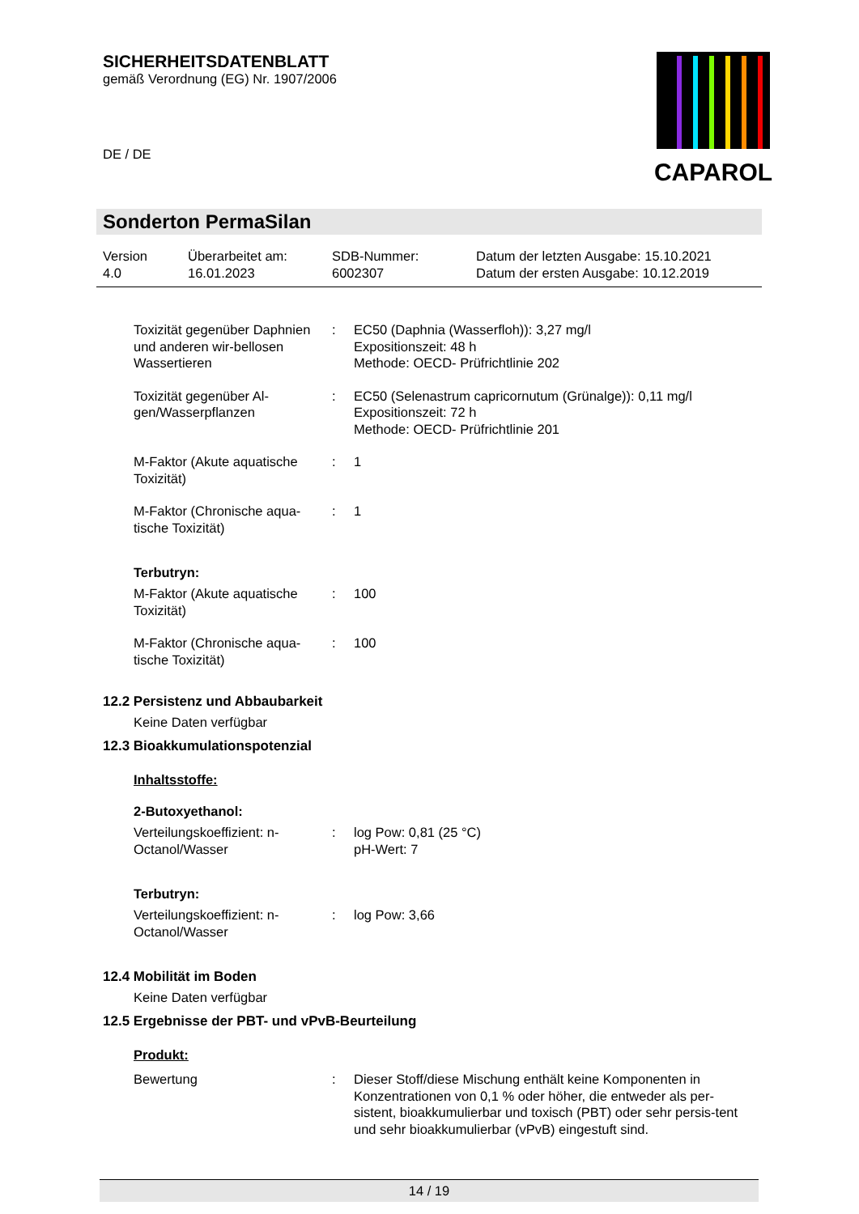SICHERHEITSDATENBLATT
gemäß Verordnung (EG) Nr. 1907/2006
DE / DE
CAPAROL
Sonderton PermaSilan
Version
4.0
Überarbeitet am:
16.01.2023
SDB-Nummer:
6002307
Datum der letzten Ausgabe: 15.10.2021
Datum der ersten Ausgabe: 10.12.2019
Toxizität gegenüber Daphnien und anderen wir-bellosen Wassertieren
: EC50 (Daphnia (Wasserfloh)): 3,27 mg/l
Expositionszeit: 48 h
Methode: OECD- Prüfrichtlinie 202
Toxizität gegenüber Al-gen/Wasserpflanzen
: EC50 (Selenastrum capricornutum (Grünalge)): 0,11 mg/l
Expositionszeit: 72 h
Methode: OECD- Prüfrichtlinie 201
M-Faktor (Akute aquatische Toxizität)
: 1
M-Faktor (Chronische aqua-tische Toxizität)
: 1
Terbutryn:
M-Faktor (Akute aquatische Toxizität)
: 100
M-Faktor (Chronische aqua-tische Toxizität)
: 100
12.2 Persistenz und Abbaubarkeit
Keine Daten verfügbar
12.3 Bioakkumulationspotenzial
Inhaltsstoffe:
2-Butoxyethanol:
Verteilungskoeffizient: n-Octanol/Wasser
: log Pow: 0,81 (25 °C)
pH-Wert: 7
Terbutryn:
Verteilungskoeffizient: n-Octanol/Wasser
: log Pow: 3,66
12.4 Mobilität im Boden
Keine Daten verfügbar
12.5 Ergebnisse der PBT- und vPvB-Beurteilung
Produkt:
Bewertung : Dieser Stoff/diese Mischung enthält keine Komponenten in Konzentrationen von 0,1 % oder höher, die entweder als per-sistent, bioakkumulierbar und toxisch (PBT) oder sehr persis-tent und sehr bioakkumulierbar (vPvB) eingestuft sind.
14 / 19